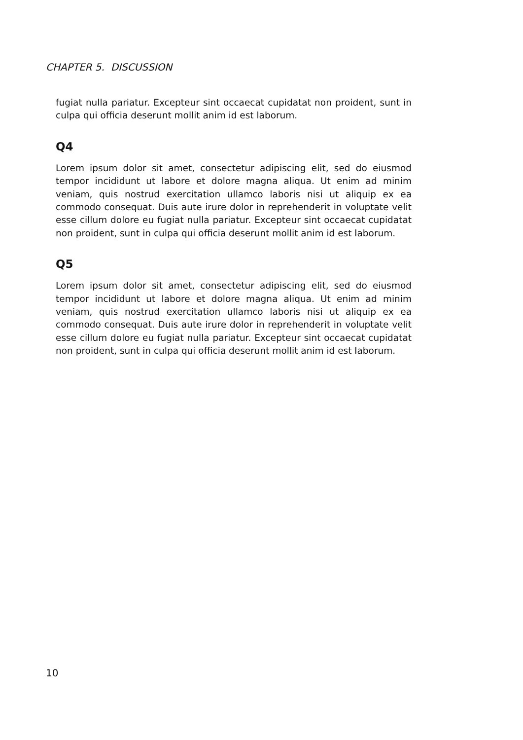CHAPTER 5. DISCUSSION
fugiat nulla pariatur. Excepteur sint occaecat cupidatat non proident, sunt in culpa qui officia deserunt mollit anim id est laborum.
Q4
Lorem ipsum dolor sit amet, consectetur adipiscing elit, sed do eiusmod tempor incididunt ut labore et dolore magna aliqua. Ut enim ad minim veniam, quis nostrud exercitation ullamco laboris nisi ut aliquip ex ea commodo consequat. Duis aute irure dolor in reprehenderit in voluptate velit esse cillum dolore eu fugiat nulla pariatur. Excepteur sint occaecat cupidatat non proident, sunt in culpa qui officia deserunt mollit anim id est laborum.
Q5
Lorem ipsum dolor sit amet, consectetur adipiscing elit, sed do eiusmod tempor incididunt ut labore et dolore magna aliqua. Ut enim ad minim veniam, quis nostrud exercitation ullamco laboris nisi ut aliquip ex ea commodo consequat. Duis aute irure dolor in reprehenderit in voluptate velit esse cillum dolore eu fugiat nulla pariatur. Excepteur sint occaecat cupidatat non proident, sunt in culpa qui officia deserunt mollit anim id est laborum.
10